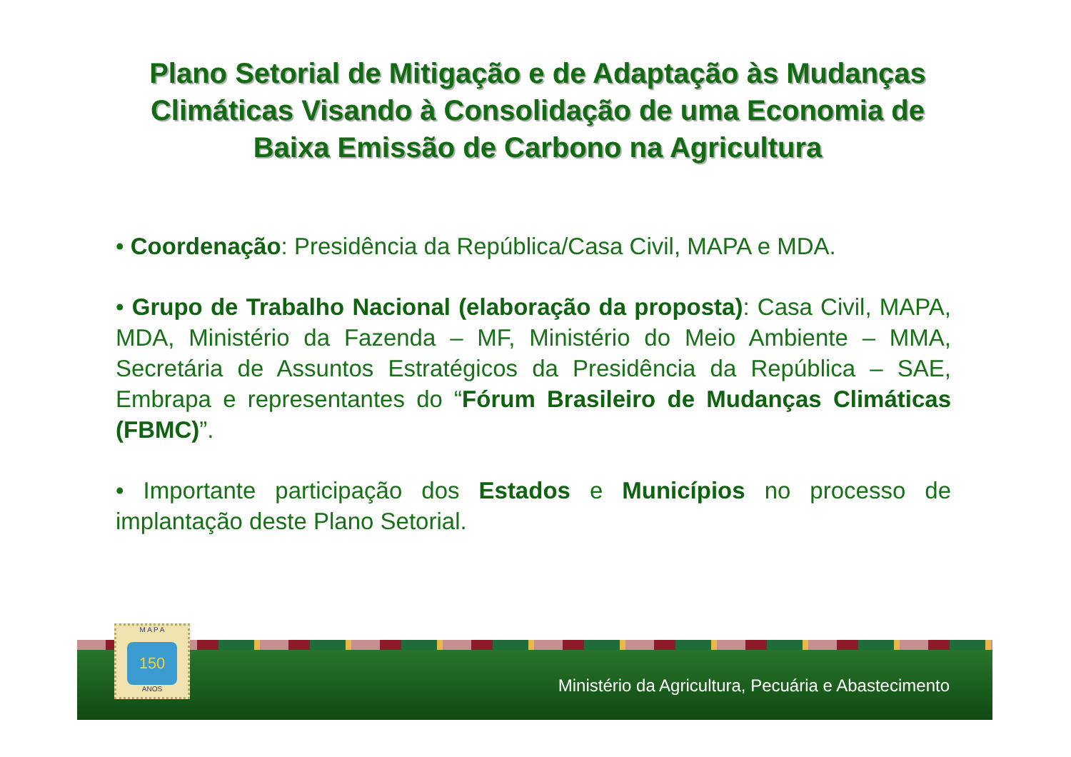Plano Setorial de Mitigação e de Adaptação às Mudanças Climáticas Visando à Consolidação de uma Economia de Baixa Emissão de Carbono na Agricultura
• Coordenação: Presidência da República/Casa Civil, MAPA e MDA.
• Grupo de Trabalho Nacional (elaboração da proposta): Casa Civil, MAPA, MDA, Ministério da Fazenda – MF, Ministério do Meio Ambiente – MMA, Secretária de Assuntos Estratégicos da Presidência da República – SAE, Embrapa e representantes do “Fórum Brasileiro de Mudanças Climáticas (FBMC)”.
• Importante participação dos Estados e Municípios no processo de implantação deste Plano Setorial.
M A P A
150
ANOS
Ministério da Agricultura, Pecuária e Abastecimento